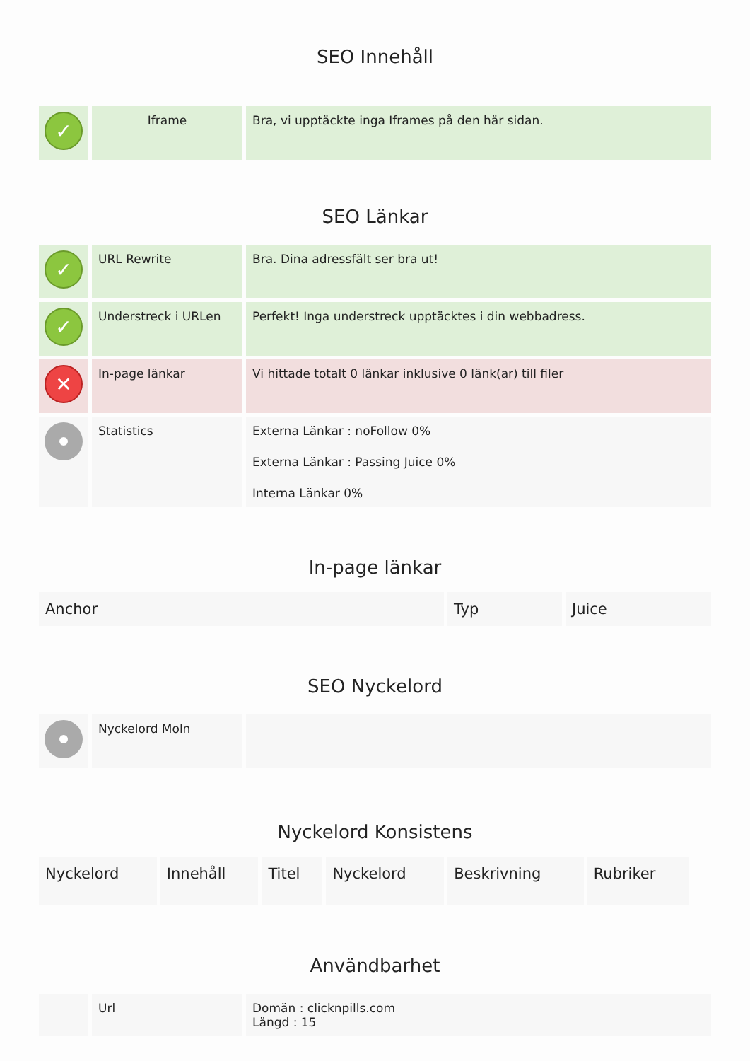SEO Innehåll
| ✓ | Iframe | Bra, vi upptäckte inga Iframes på den här sidan. |
SEO Länkar
| ✓ | URL Rewrite | Bra. Dina adressfält ser bra ut! |
| ✓ | Understreck i URLen | Perfekt! Inga understreck upptäcktes i din webbadress. |
| ✕ | In-page länkar | Vi hittade totalt 0 länkar inklusive 0 länk(ar) till filer |
| | Statistics | Externa Länkar : noFollow 0% Externa Länkar : Passing Juice 0% Interna Länkar 0% |
In-page länkar
| Anchor | Typ | Juice |
| --- | --- | --- |
SEO Nyckelord
| | Nyckelord Moln | |
Nyckelord Konsistens
| Nyckelord | Innehåll | Titel | Nyckelord | Beskrivning | Rubriker |
| --- | --- | --- | --- | --- | --- |
Användbarhet
| | Url | Domän : clicknpills.com Längd : 15 |